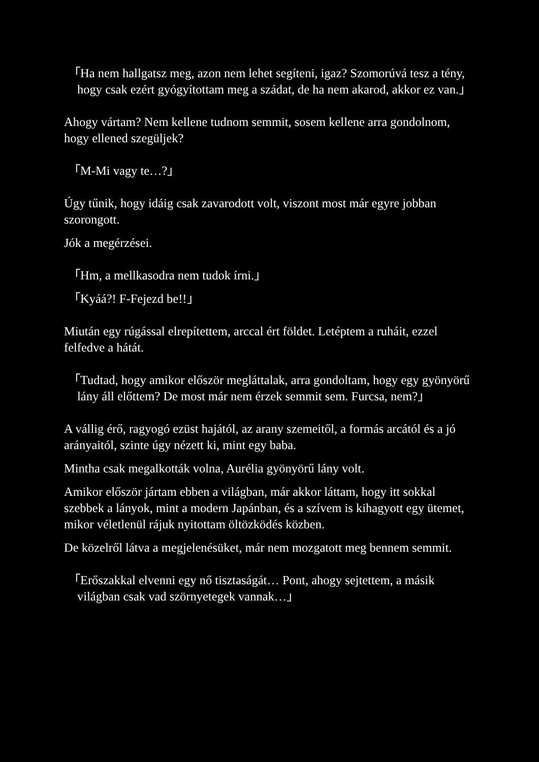「Ha nem hallgatsz meg, azon nem lehet segíteni, igaz? Szomorúvá tesz a tény, hogy csak ezért gyógyítottam meg a szádat, de ha nem akarod, akkor ez van.」
Ahogy vártam? Nem kellene tudnom semmit, sosem kellene arra gondolnom, hogy ellened szegüljek?
「M-Mi vagy te…?」
Úgy tűnik, hogy idáig csak zavarodott volt, viszont most már egyre jobban szorongott.
Jók a megérzései.
「Hm, a mellkasodra nem tudok írni.」
「Kyáá?! F-Fejezd be!!」
Miután egy rúgással elrepítettem, arccal ért földet. Letéptem a ruháit, ezzel felfedve a hátát.
「Tudtad, hogy amikor először megláttalak, arra gondoltam, hogy egy gyönyörű lány áll előttem? De most már nem érzek semmit sem. Furcsa, nem?」
A vállig érő, ragyogó ezüst hajától, az arany szemeitől, a formás arcától és a jó arányaitól, szinte úgy nézett ki, mint egy baba.
Mintha csak megalkották volna, Aurélia gyönyörű lány volt.
Amikor először jártam ebben a világban, már akkor láttam, hogy itt sokkal szebbek a lányok, mint a modern Japánban, és a szívem is kihagyott egy ütemet, mikor véletlenül rájuk nyitottam öltözködés közben.
De közelről látva a megjelenésüket, már nem mozgatott meg bennem semmit.
「Erőszakkal elvenni egy nő tisztaságát… Pont, ahogy sejtettem, a másik világban csak vad szörnyetegek vannak…」